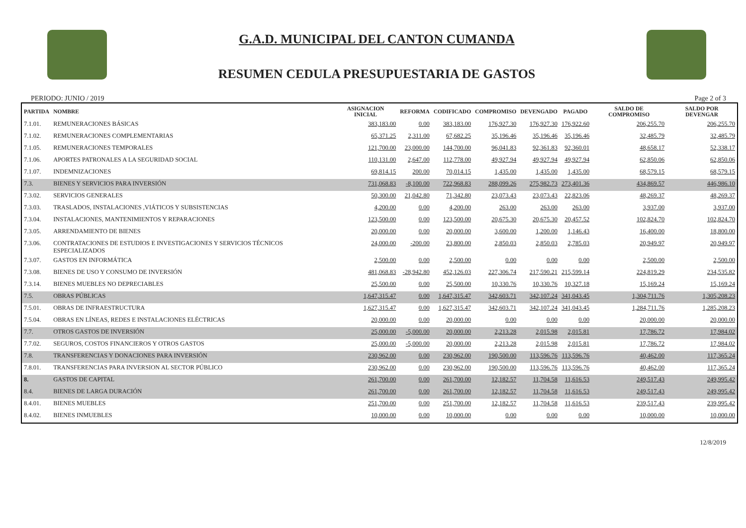G.A.D. MUNICIPAL DEL CANTON CUMANDA
RESUMEN CEDULA PRESUPUESTARIA DE GASTOS
PERIODO: JUNIO / 2019 Page 2 of 3
| PARTIDA | NOMBRE | ASIGNACION INICIAL | REFORMA | CODIFICADO | COMPROMISO | DEVENGADO | PAGADO | SALDO DE COMPROMISO | SALDO POR DEVENGAR |
| --- | --- | --- | --- | --- | --- | --- | --- | --- | --- |
| 7.1.01. | REMUNERACIONES BÁSICAS | 383,183.00 | 0.00 | 383,183.00 | 176,927.30 | 176,927.30 | 176,922.60 | 206,255.70 | 206,255.70 |
| 7.1.02. | REMUNERACIONES COMPLEMENTARIAS | 65,371.25 | 2,311.00 | 67,682.25 | 35,196.46 | 35,196.46 | 35,196.46 | 32,485.79 | 32,485.79 |
| 7.1.05. | REMUNERACIONES TEMPORALES | 121,700.00 | 23,000.00 | 144,700.00 | 96,041.83 | 92,361.83 | 92,360.01 | 48,658.17 | 52,338.17 |
| 7.1.06. | APORTES PATRONALES A LA SEGURIDAD SOCIAL | 110,131.00 | 2,647.00 | 112,778.00 | 49,927.94 | 49,927.94 | 49,927.94 | 62,850.06 | 62,850.06 |
| 7.1.07. | INDEMNIZACIONES | 69,814.15 | 200.00 | 70,014.15 | 1,435.00 | 1,435.00 | 1,435.00 | 68,579.15 | 68,579.15 |
| 7.3. | BIENES Y SERVICIOS PARA INVERSIÓN | 731,068.83 | -8,100.00 | 722,968.83 | 288,099.26 | 275,982.73 | 273,401.36 | 434,869.57 | 446,986.10 |
| 7.3.02. | SERVICIOS GENERALES | 50,300.00 | 21,042.80 | 71,342.80 | 23,073.43 | 23,073.43 | 22,823.06 | 48,269.37 | 48,269.37 |
| 7.3.03. | TRASLADOS, INSTALACIONES ,VIÁTICOS Y SUBSISTENCIAS | 4,200.00 | 0.00 | 4,200.00 | 263.00 | 263.00 | 263.00 | 3,937.00 | 3,937.00 |
| 7.3.04. | INSTALACIONES, MANTENIMIENTOS Y REPARACIONES | 123,500.00 | 0.00 | 123,500.00 | 20,675.30 | 20,675.30 | 20,457.52 | 102,824.70 | 102,824.70 |
| 7.3.05. | ARRENDAMIENTO DE BIENES | 20,000.00 | 0.00 | 20,000.00 | 3,600.00 | 1,200.00 | 1,146.43 | 16,400.00 | 18,800.00 |
| 7.3.06. | CONTRATACIONES DE ESTUDIOS E INVESTIGACIONES Y SERVICIOS TÉCNICOS ESPECIALIZADOS | 24,000.00 | -200.00 | 23,800.00 | 2,850.03 | 2,850.03 | 2,785.03 | 20,949.97 | 20,949.97 |
| 7.3.07. | GASTOS EN INFORMÁTICA | 2,500.00 | 0.00 | 2,500.00 | 0.00 | 0.00 | 0.00 | 2,500.00 | 2,500.00 |
| 7.3.08. | BIENES DE USO Y CONSUMO DE INVERSIÓN | 481,068.83 | -28,942.80 | 452,126.03 | 227,306.74 | 217,590.21 | 215,599.14 | 224,819.29 | 234,535.82 |
| 7.3.14. | BIENES MUEBLES NO DEPRECIABLES | 25,500.00 | 0.00 | 25,500.00 | 10,330.76 | 10,330.76 | 10,327.18 | 15,169.24 | 15,169.24 |
| 7.5. | OBRAS PÚBLICAS | 1,647,315.47 | 0.00 | 1,647,315.47 | 342,603.71 | 342,107.24 | 341,043.45 | 1,304,711.76 | 1,305,208.23 |
| 7.5.01. | OBRAS DE INFRAESTRUCTURA | 1,627,315.47 | 0.00 | 1,627,315.47 | 342,603.71 | 342,107.24 | 341,043.45 | 1,284,711.76 | 1,285,208.23 |
| 7.5.04. | OBRAS EN LÍNEAS, REDES E INSTALACIONES ELÉCTRICAS | 20,000.00 | 0.00 | 20,000.00 | 0.00 | 0.00 | 0.00 | 20,000.00 | 20,000.00 |
| 7.7. | OTROS GASTOS DE INVERSIÓN | 25,000.00 | -5,000.00 | 20,000.00 | 2,213.28 | 2,015.98 | 2,015.81 | 17,786.72 | 17,984.02 |
| 7.7.02. | SEGUROS, COSTOS FINANCIEROS Y OTROS GASTOS | 25,000.00 | -5,000.00 | 20,000.00 | 2,213.28 | 2,015.98 | 2,015.81 | 17,786.72 | 17,984.02 |
| 7.8. | TRANSFERENCIAS Y DONACIONES PARA INVERSIÓN | 230,962.00 | 0.00 | 230,962.00 | 190,500.00 | 113,596.76 | 113,596.76 | 40,462.00 | 117,365.24 |
| 7.8.01. | TRANSFERENCIAS PARA INVERSION AL SECTOR PÚBLICO | 230,962.00 | 0.00 | 230,962.00 | 190,500.00 | 113,596.76 | 113,596.76 | 40,462.00 | 117,365.24 |
| 8. | GASTOS DE CAPITAL | 261,700.00 | 0.00 | 261,700.00 | 12,182.57 | 11,704.58 | 11,616.53 | 249,517.43 | 249,995.42 |
| 8.4. | BIENES DE LARGA DURACIÓN | 261,700.00 | 0.00 | 261,700.00 | 12,182.57 | 11,704.58 | 11,616.53 | 249,517.43 | 249,995.42 |
| 8.4.01. | BIENES MUEBLES | 251,700.00 | 0.00 | 251,700.00 | 12,182.57 | 11,704.58 | 11,616.53 | 239,517.43 | 239,995.42 |
| 8.4.02. | BIENES INMUEBLES | 10,000.00 | 0.00 | 10,000.00 | 0.00 | 0.00 | 0.00 | 10,000.00 | 10,000.00 |
12/8/2019